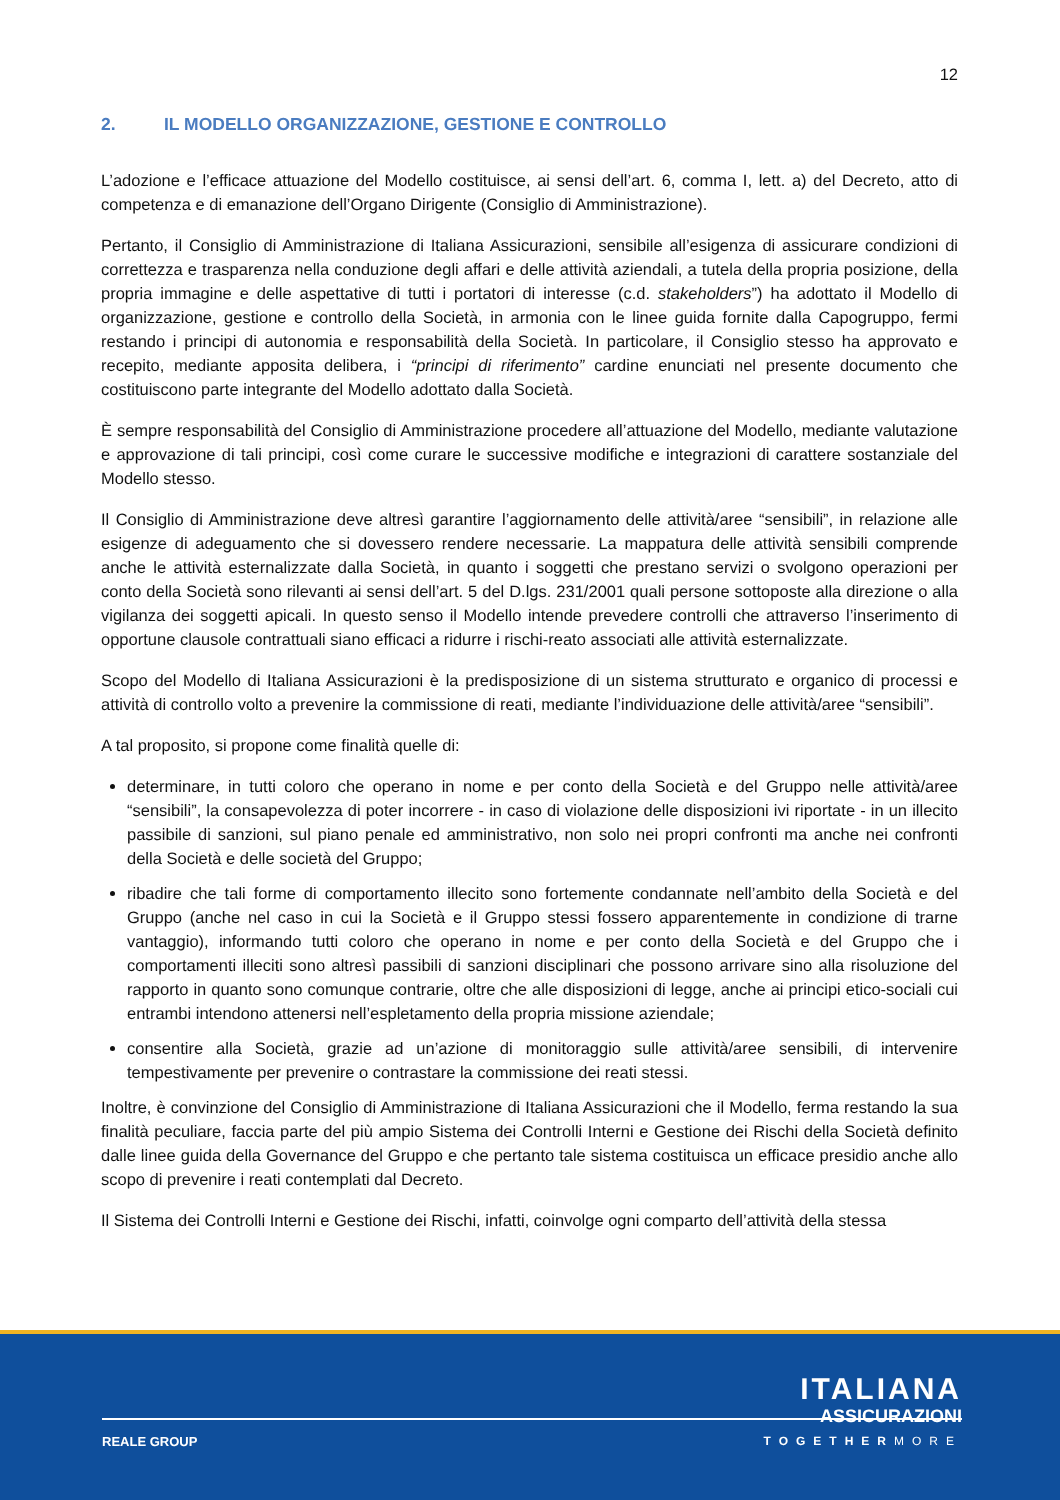12
2. IL MODELLO ORGANIZZAZIONE, GESTIONE E CONTROLLO
L’adozione e l’efficace attuazione del Modello costituisce, ai sensi dell’art. 6, comma I, lett. a) del Decreto, atto di competenza e di emanazione dell’Organo Dirigente (Consiglio di Amministrazione).
Pertanto, il Consiglio di Amministrazione di Italiana Assicurazioni, sensibile all’esigenza di assicurare condizioni di correttezza e trasparenza nella conduzione degli affari e delle attività aziendali, a tutela della propria posizione, della propria immagine e delle aspettative di tutti i portatori di interesse (c.d. stakeholders”) ha adottato il Modello di organizzazione, gestione e controllo della Società, in armonia con le linee guida fornite dalla Capogruppo, fermi restando i principi di autonomia e responsabilità della Società. In particolare, il Consiglio stesso ha approvato e recepito, mediante apposita delibera, i “principi di riferimento” cardine enunciati nel presente documento che costituiscono parte integrante del Modello adottato dalla Società.
È sempre responsabilità del Consiglio di Amministrazione procedere all’attuazione del Modello, mediante valutazione e approvazione di tali principi, così come curare le successive modifiche e integrazioni di carattere sostanziale del Modello stesso.
Il Consiglio di Amministrazione deve altresì garantire l’aggiornamento delle attività/aree “sensibili”, in relazione alle esigenze di adeguamento che si dovessero rendere necessarie. La mappatura delle attività sensibili comprende anche le attività esternalizzate dalla Società, in quanto i soggetti che prestano servizi o svolgono operazioni per conto della Società sono rilevanti ai sensi dell’art. 5 del D.lgs. 231/2001 quali persone sottoposte alla direzione o alla vigilanza dei soggetti apicali. In questo senso il Modello intende prevedere controlli che attraverso l’inserimento di opportune clausole contrattuali siano efficaci a ridurre i rischi-reato associati alle attività esternalizzate.
Scopo del Modello di Italiana Assicurazioni è la predisposizione di un sistema strutturato e organico di processi e attività di controllo volto a prevenire la commissione di reati, mediante l’individuazione delle attività/aree “sensibili”.
A tal proposito, si propone come finalità quelle di:
determinare, in tutti coloro che operano in nome e per conto della Società e del Gruppo nelle attività/aree “sensibili”, la consapevolezza di poter incorrere - in caso di violazione delle disposizioni ivi riportate - in un illecito passibile di sanzioni, sul piano penale ed amministrativo, non solo nei propri confronti ma anche nei confronti della Società e delle società del Gruppo;
ribadire che tali forme di comportamento illecito sono fortemente condannate nell’ambito della Società e del Gruppo (anche nel caso in cui la Società e il Gruppo stessi fossero apparentemente in condizione di trarne vantaggio), informando tutti coloro che operano in nome e per conto della Società e del Gruppo che i comportamenti illeciti sono altresì passibili di sanzioni disciplinari che possono arrivare sino alla risoluzione del rapporto in quanto sono comunque contrarie, oltre che alle disposizioni di legge, anche ai principi etico-sociali cui entrambi intendono attenersi nell’espletamento della propria missione aziendale;
consentire alla Società, grazie ad un’azione di monitoraggio sulle attività/aree sensibili, di intervenire tempestivamente per prevenire o contrastare la commissione dei reati stessi.
Inoltre, è convinzione del Consiglio di Amministrazione di Italiana Assicurazioni che il Modello, ferma restando la sua finalità peculiare, faccia parte del più ampio Sistema dei Controlli Interni e Gestione dei Rischi della Società definito dalle linee guida della Governance del Gruppo e che pertanto tale sistema costituisca un efficace presidio anche allo scopo di prevenire i reati contemplati dal Decreto.
Il Sistema dei Controlli Interni e Gestione dei Rischi, infatti, coinvolge ogni comparto dell’attività della stessa
ITALIANA
ASSICURAZIONI
REALE GROUP TOGETHERMORE